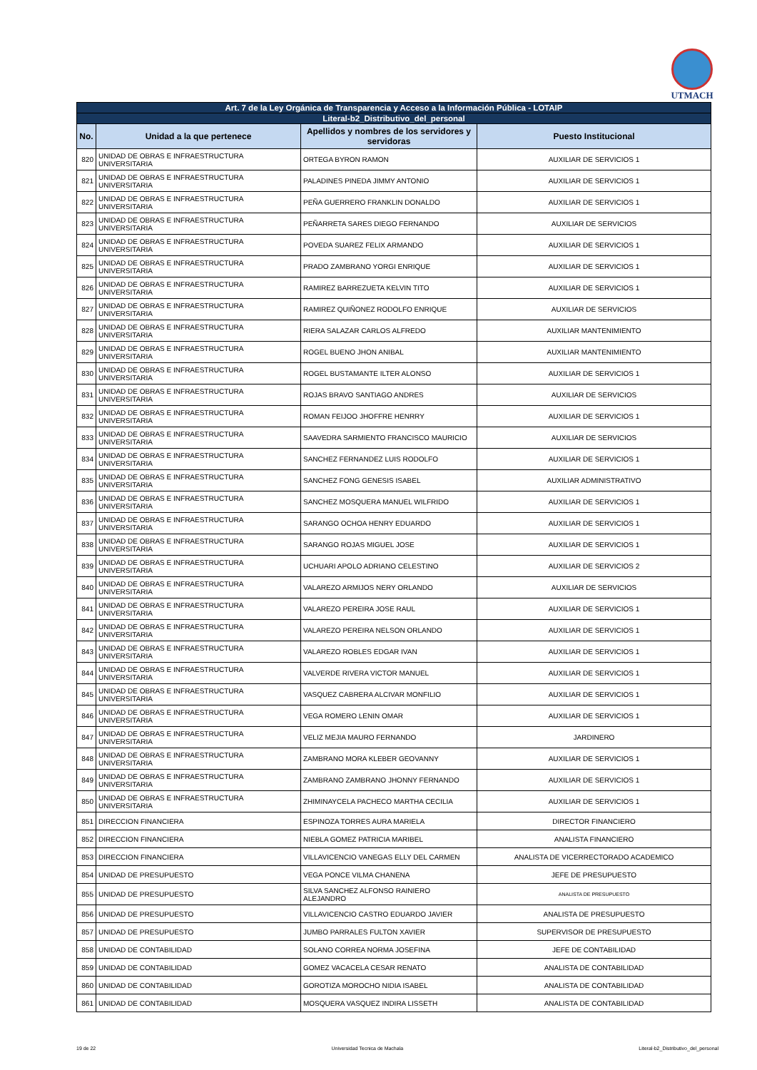UTMACH
| Art. 7 de la Ley Orgánica de Transparencia y Acceso a la Información Pública - LOTAIP | | | |
| --- | --- | --- | --- |
| Literal-b2_Distributivo_del_personal | | | |
| No. | Unidad a la que pertenece | Apellidos y nombres de los servidores y servidoras | Puesto Institucional |
| 820 | UNIDAD DE OBRAS E INFRAESTRUCTURA UNIVERSITARIA | ORTEGA BYRON RAMON | AUXILIAR DE SERVICIOS 1 |
| 821 | UNIDAD DE OBRAS E INFRAESTRUCTURA UNIVERSITARIA | PALADINES PINEDA JIMMY ANTONIO | AUXILIAR DE SERVICIOS 1 |
| 822 | UNIDAD DE OBRAS E INFRAESTRUCTURA UNIVERSITARIA | PEÑA GUERRERO FRANKLIN DONALDO | AUXILIAR DE SERVICIOS 1 |
| 823 | UNIDAD DE OBRAS E INFRAESTRUCTURA UNIVERSITARIA | PEÑARRETA SARES DIEGO FERNANDO | AUXILIAR DE SERVICIOS |
| 824 | UNIDAD DE OBRAS E INFRAESTRUCTURA UNIVERSITARIA | POVEDA SUAREZ FELIX ARMANDO | AUXILIAR DE SERVICIOS 1 |
| 825 | UNIDAD DE OBRAS E INFRAESTRUCTURA UNIVERSITARIA | PRADO ZAMBRANO YORGI ENRIQUE | AUXILIAR DE SERVICIOS 1 |
| 826 | UNIDAD DE OBRAS E INFRAESTRUCTURA UNIVERSITARIA | RAMIREZ BARREZUETA KELVIN TITO | AUXILIAR DE SERVICIOS 1 |
| 827 | UNIDAD DE OBRAS E INFRAESTRUCTURA UNIVERSITARIA | RAMIREZ QUIÑONEZ RODOLFO ENRIQUE | AUXILIAR DE SERVICIOS |
| 828 | UNIDAD DE OBRAS E INFRAESTRUCTURA UNIVERSITARIA | RIERA SALAZAR CARLOS ALFREDO | AUXILIAR MANTENIMIENTO |
| 829 | UNIDAD DE OBRAS E INFRAESTRUCTURA UNIVERSITARIA | ROGEL BUENO JHON ANIBAL | AUXILIAR MANTENIMIENTO |
| 830 | UNIDAD DE OBRAS E INFRAESTRUCTURA UNIVERSITARIA | ROGEL BUSTAMANTE ILTER ALONSO | AUXILIAR DE SERVICIOS 1 |
| 831 | UNIDAD DE OBRAS E INFRAESTRUCTURA UNIVERSITARIA | ROJAS BRAVO SANTIAGO ANDRES | AUXILIAR DE SERVICIOS |
| 832 | UNIDAD DE OBRAS E INFRAESTRUCTURA UNIVERSITARIA | ROMAN FEIJOO JHOFFRE HENRRY | AUXILIAR DE SERVICIOS 1 |
| 833 | UNIDAD DE OBRAS E INFRAESTRUCTURA UNIVERSITARIA | SAAVEDRA SARMIENTO FRANCISCO MAURICIO | AUXILIAR DE SERVICIOS |
| 834 | UNIDAD DE OBRAS E INFRAESTRUCTURA UNIVERSITARIA | SANCHEZ FERNANDEZ LUIS RODOLFO | AUXILIAR DE SERVICIOS 1 |
| 835 | UNIDAD DE OBRAS E INFRAESTRUCTURA UNIVERSITARIA | SANCHEZ FONG GENESIS ISABEL | AUXILIAR ADMINISTRATIVO |
| 836 | UNIDAD DE OBRAS E INFRAESTRUCTURA UNIVERSITARIA | SANCHEZ MOSQUERA MANUEL WILFRIDO | AUXILIAR DE SERVICIOS 1 |
| 837 | UNIDAD DE OBRAS E INFRAESTRUCTURA UNIVERSITARIA | SARANGO OCHOA HENRY EDUARDO | AUXILIAR DE SERVICIOS 1 |
| 838 | UNIDAD DE OBRAS E INFRAESTRUCTURA UNIVERSITARIA | SARANGO ROJAS MIGUEL JOSE | AUXILIAR DE SERVICIOS 1 |
| 839 | UNIDAD DE OBRAS E INFRAESTRUCTURA UNIVERSITARIA | UCHUARI APOLO ADRIANO CELESTINO | AUXILIAR DE SERVICIOS 2 |
| 840 | UNIDAD DE OBRAS E INFRAESTRUCTURA UNIVERSITARIA | VALAREZO ARMIJOS NERY ORLANDO | AUXILIAR DE SERVICIOS |
| 841 | UNIDAD DE OBRAS E INFRAESTRUCTURA UNIVERSITARIA | VALAREZO PEREIRA JOSE RAUL | AUXILIAR DE SERVICIOS 1 |
| 842 | UNIDAD DE OBRAS E INFRAESTRUCTURA UNIVERSITARIA | VALAREZO PEREIRA NELSON ORLANDO | AUXILIAR DE SERVICIOS 1 |
| 843 | UNIDAD DE OBRAS E INFRAESTRUCTURA UNIVERSITARIA | VALAREZO ROBLES EDGAR IVAN | AUXILIAR DE SERVICIOS 1 |
| 844 | UNIDAD DE OBRAS E INFRAESTRUCTURA UNIVERSITARIA | VALVERDE RIVERA VICTOR MANUEL | AUXILIAR DE SERVICIOS 1 |
| 845 | UNIDAD DE OBRAS E INFRAESTRUCTURA UNIVERSITARIA | VASQUEZ CABRERA ALCIVAR MONFILIO | AUXILIAR DE SERVICIOS 1 |
| 846 | UNIDAD DE OBRAS E INFRAESTRUCTURA UNIVERSITARIA | VEGA ROMERO LENIN OMAR | AUXILIAR DE SERVICIOS 1 |
| 847 | UNIDAD DE OBRAS E INFRAESTRUCTURA UNIVERSITARIA | VELIZ MEJIA MAURO FERNANDO | JARDINERO |
| 848 | UNIDAD DE OBRAS E INFRAESTRUCTURA UNIVERSITARIA | ZAMBRANO MORA KLEBER GEOVANNY | AUXILIAR DE SERVICIOS 1 |
| 849 | UNIDAD DE OBRAS E INFRAESTRUCTURA UNIVERSITARIA | ZAMBRANO ZAMBRANO JHONNY FERNANDO | AUXILIAR DE SERVICIOS 1 |
| 850 | UNIDAD DE OBRAS E INFRAESTRUCTURA UNIVERSITARIA | ZHIMINAYCELA PACHECO MARTHA CECILIA | AUXILIAR DE SERVICIOS 1 |
| 851 | DIRECCION FINANCIERA | ESPINOZA TORRES AURA MARIELA | DIRECTOR FINANCIERO |
| 852 | DIRECCION FINANCIERA | NIEBLA GOMEZ PATRICIA MARIBEL | ANALISTA FINANCIERO |
| 853 | DIRECCION FINANCIERA | VILLAVICENCIO VANEGAS ELLY DEL CARMEN | ANALISTA DE VICERRECTORADO ACADEMICO |
| 854 | UNIDAD DE PRESUPUESTO | VEGA PONCE VILMA CHANENA | JEFE DE PRESUPUESTO |
| 855 | UNIDAD DE PRESUPUESTO | SILVA SANCHEZ ALFONSO RAINIERO ALEJANDRO | ANALISTA DE PRESUPUESTO |
| 856 | UNIDAD DE PRESUPUESTO | VILLAVICENCIO CASTRO EDUARDO JAVIER | ANALISTA DE PRESUPUESTO |
| 857 | UNIDAD DE PRESUPUESTO | JUMBO PARRALES FULTON XAVIER | SUPERVISOR DE PRESUPUESTO |
| 858 | UNIDAD DE CONTABILIDAD | SOLANO CORREA NORMA JOSEFINA | JEFE DE CONTABILIDAD |
| 859 | UNIDAD DE CONTABILIDAD | GOMEZ VACACELA CESAR RENATO | ANALISTA DE CONTABILIDAD |
| 860 | UNIDAD DE CONTABILIDAD | GOROTIZA MOROCHO NIDIA ISABEL | ANALISTA DE CONTABILIDAD |
| 861 | UNIDAD DE CONTABILIDAD | MOSQUERA VASQUEZ INDIRA LISSETH | ANALISTA DE CONTABILIDAD |
19 de 22 Universidad Tecnica de Machala Literal-b2_Distributivo_del_personal